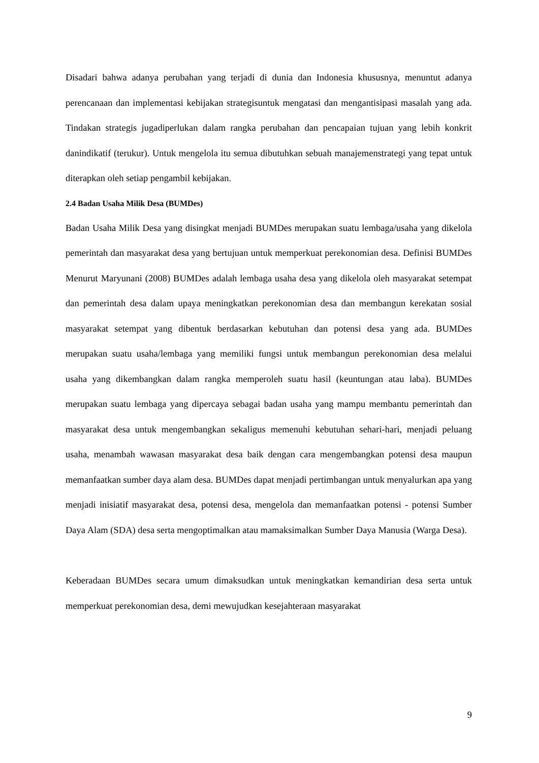Disadari bahwa adanya perubahan yang terjadi di dunia dan Indonesia khususnya, menuntut adanya perencanaan dan implementasi kebijakan strategisuntuk mengatasi dan mengantisipasi masalah yang ada. Tindakan strategis jugadiperlukan dalam rangka perubahan dan pencapaian tujuan yang lebih konkrit danindikatif (terukur). Untuk mengelola itu semua dibutuhkan sebuah manajemenstrategi yang tepat untuk diterapkan oleh setiap pengambil kebijakan.
2.4 Badan Usaha Milik Desa (BUMDes)
Badan Usaha Milik Desa yang disingkat menjadi BUMDes merupakan suatu lembaga/usaha yang dikelola pemerintah dan masyarakat desa yang bertujuan untuk memperkuat perekonomian desa. Definisi BUMDes Menurut Maryunani (2008) BUMDes adalah lembaga usaha desa yang dikelola oleh masyarakat setempat dan pemerintah desa dalam upaya meningkatkan perekonomian desa dan membangun kerekatan sosial masyarakat setempat yang dibentuk berdasarkan kebutuhan dan potensi desa yang ada. BUMDes merupakan suatu usaha/lembaga yang memiliki fungsi untuk membangun perekonomian desa melalui usaha yang dikembangkan dalam rangka memperoleh suatu hasil (keuntungan atau laba). BUMDes merupakan suatu lembaga yang dipercaya sebagai badan usaha yang mampu membantu pemerintah dan masyarakat desa untuk mengembangkan sekaligus memenuhi kebutuhan sehari-hari, menjadi peluang usaha, menambah wawasan masyarakat desa baik dengan cara mengembangkan potensi desa maupun memanfaatkan sumber daya alam desa. BUMDes dapat menjadi pertimbangan untuk menyalurkan apa yang menjadi inisiatif masyarakat desa, potensi desa, mengelola dan memanfaatkan potensi - potensi Sumber Daya Alam (SDA) desa serta mengoptimalkan atau mamaksimalkan Sumber Daya Manusia (Warga Desa).
Keberadaan BUMDes secara umum dimaksudkan untuk meningkatkan kemandirian desa serta untuk memperkuat perekonomian desa, demi mewujudkan kesejahteraan masyarakat
9